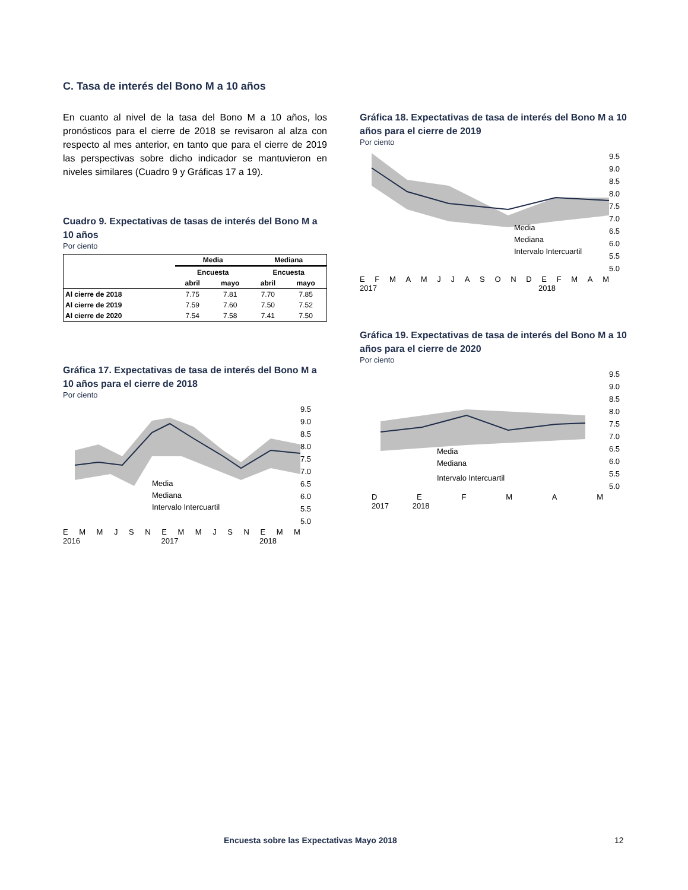C. Tasa de interés del Bono M a 10 años
En cuanto al nivel de la tasa del Bono M a 10 años, los pronósticos para el cierre de 2018 se revisaron al alza con respecto al mes anterior, en tanto que para el cierre de 2019 las perspectivas sobre dicho indicador se mantuvieron en niveles similares (Cuadro 9 y Gráficas 17 a 19).
Cuadro 9. Expectativas de tasas de interés del Bono M a 10 años
Por ciento
| | Media | | Mediana | |
| --- | --- | --- | --- | --- |
| | Encuesta | | Encuesta | |
| | abril | mayo | abril | mayo |
| Al cierre de 2018 | 7.75 | 7.81 | 7.70 | 7.85 |
| Al cierre de 2019 | 7.59 | 7.60 | 7.50 | 7.52 |
| Al cierre de 2020 | 7.54 | 7.58 | 7.41 | 7.50 |
Gráfica 17. Expectativas de tasa de interés del Bono M a 10 años para el cierre de 2018
Por ciento
Media
Mediana
Intervalo Intercuartil
9.5
9.0
8.5
8.0
7.5
7.0
6.5
6.0
5.5
5.0
EMMJSNEMMJSNEMM
2016 2017 2018
Gráfica 18. Expectativas de tasa de interés del Bono M a 10 años para el cierre de 2019
Por ciento
Media
Mediana
Intervalo Intercuartil
9.5
9.0
8.5
8.0
7.5
7.0
6.5
6.0
5.5
5.0
EFMAMJJASONDEFMAM
2017 2018
Gráfica 19. Expectativas de tasa de interés del Bono M a 10 años para el cierre de 2020
Por ciento
Media
Mediana
Intervalo Intercuartil
9.5
9.0
8.5
8.0
7.5
7.0
6.5
6.0
5.5
5.0
DEFMAM
2017 2018
Encuesta sobre las Expectativas Mayo 2018 12